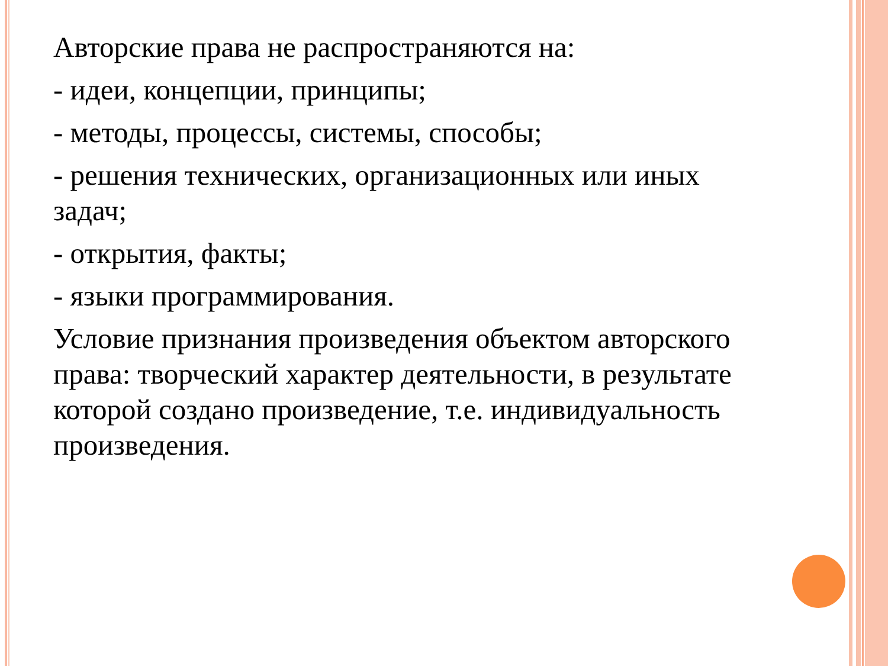Авторские права не распространяются на:
- идеи, концепции, принципы;
- методы, процессы, системы, способы;
- решения технических, организационных или иных задач;
- открытия, факты;
- языки программирования.
Условие признания произведения объектом авторского права: творческий характер деятельности, в результате которой создано произведение, т.е. индивидуальность произведения.